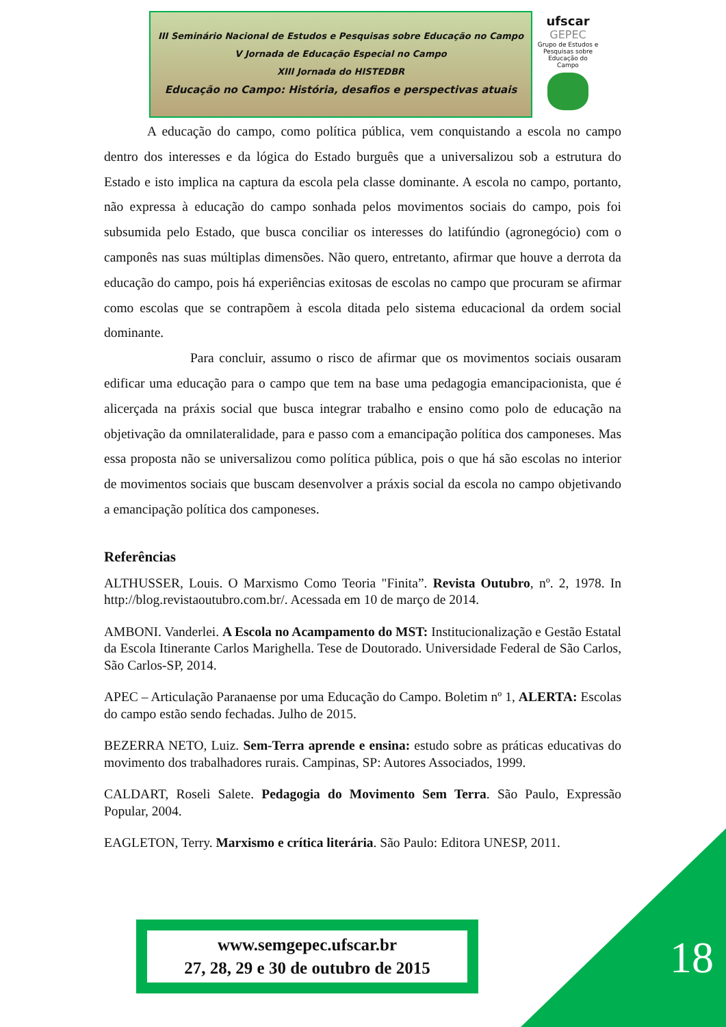III Seminário Nacional de Estudos e Pesquisas sobre Educação no Campo
V Jornada de Educação Especial no Campo
XIII Jornada do HISTEDBR
Educação no Campo: História, desafios e perspectivas atuais
ufscar
GEPEC
Grupo de Estudos e Pesquisas sobre Educação do Campo
A educação do campo, como política pública, vem conquistando a escola no campo dentro dos interesses e da lógica do Estado burguês que a universalizou sob a estrutura do Estado e isto implica na captura da escola pela classe dominante. A escola no campo, portanto, não expressa à educação do campo sonhada pelos movimentos sociais do campo, pois foi subsumida pelo Estado, que busca conciliar os interesses do latifúndio (agronegócio) com o camponês nas suas múltiplas dimensões. Não quero, entretanto, afirmar que houve a derrota da educação do campo, pois há experiências exitosas de escolas no campo que procuram se afirmar como escolas que se contrapõem à escola ditada pelo sistema educacional da ordem social dominante.
Para concluir, assumo o risco de afirmar que os movimentos sociais ousaram edificar uma educação para o campo que tem na base uma pedagogia emancipacionista, que é alicerçada na práxis social que busca integrar trabalho e ensino como polo de educação na objetivação da omnilateralidade, para e passo com a emancipação política dos camponeses. Mas essa proposta não se universalizou como política pública, pois o que há são escolas no interior de movimentos sociais que buscam desenvolver a práxis social da escola no campo objetivando a emancipação política dos camponeses.
Referências
ALTHUSSER, Louis. O Marxismo Como Teoria "Finita”. Revista Outubro, nº. 2, 1978. In http://blog.revistaoutubro.com.br/. Acessada em 10 de março de 2014.
AMBONI. Vanderlei. A Escola no Acampamento do MST: Institucionalização e Gestão Estatal da Escola Itinerante Carlos Marighella. Tese de Doutorado. Universidade Federal de São Carlos, São Carlos-SP, 2014.
APEC – Articulação Paranaense por uma Educação do Campo. Boletim nº 1, ALERTA: Escolas do campo estão sendo fechadas. Julho de 2015.
BEZERRA NETO, Luiz. Sem-Terra aprende e ensina: estudo sobre as práticas educativas do movimento dos trabalhadores rurais. Campinas, SP: Autores Associados, 1999.
CALDART, Roseli Salete. Pedagogia do Movimento Sem Terra. São Paulo, Expressão Popular, 2004.
EAGLETON, Terry. Marxismo e crítica literária. São Paulo: Editora UNESP, 2011.
www.semgepec.ufscar.br
27, 28, 29 e 30 de outubro de 2015
18